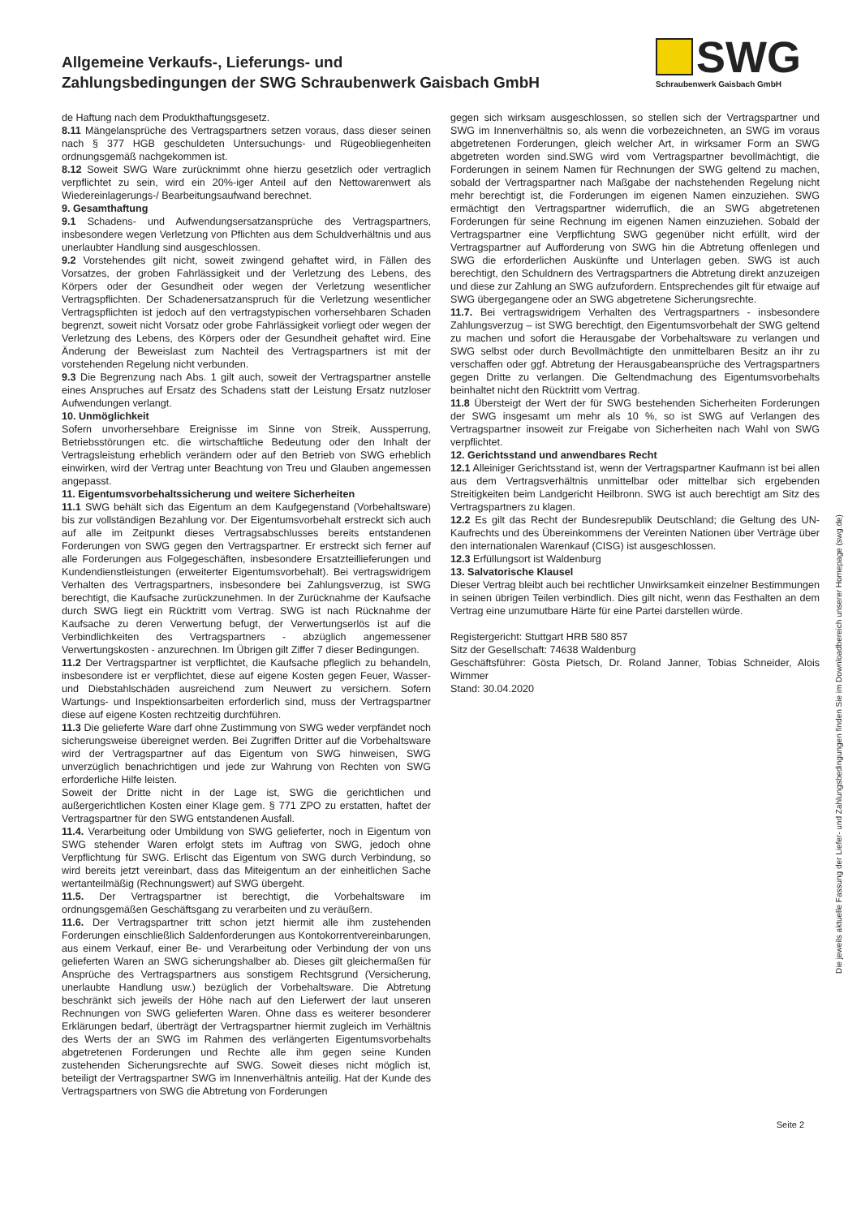Allgemeine Verkaufs-, Lieferungs- und
Zahlungsbedingungen der SWG Schraubenwerk Gaisbach GmbH
SWG
Schraubenwerk Gaisbach GmbH
de Haftung nach dem Produkthaftungsgesetz.
8.11 Mängelansprüche des Vertragspartners setzen voraus, dass dieser seinen nach § 377 HGB geschuldeten Untersuchungs- und Rügeobliegenheiten ordnungsgemäß nachgekommen ist.
8.12 Soweit SWG Ware zurücknimmt ohne hierzu gesetzlich oder vertraglich verpflichtet zu sein, wird ein 20%-iger Anteil auf den Nettowarenwert als Wiedereinlagerungs-/ Bearbeitungsaufwand berechnet.
9. Gesamthaftung
9.1 Schadens- und Aufwendungsersatzansprüche des Vertragspartners, insbesondere wegen Verletzung von Pflichten aus dem Schuldverhältnis und aus unerlaubter Handlung sind ausgeschlossen.
9.2 Vorstehendes gilt nicht, soweit zwingend gehaftet wird, in Fällen des Vorsatzes, der groben Fahrlässigkeit und der Verletzung des Lebens, des Körpers oder der Gesundheit oder wegen der Verletzung wesentlicher Vertragspflichten. Der Schadenersatzanspruch für die Verletzung wesentlicher Vertragspflichten ist jedoch auf den vertragstypischen vorhersehbaren Schaden begrenzt, soweit nicht Vorsatz oder grobe Fahrlässigkeit vorliegt oder wegen der Verletzung des Lebens, des Körpers oder der Gesundheit gehaftet wird. Eine Änderung der Beweislast zum Nachteil des Vertragspartners ist mit der vorstehenden Regelung nicht verbunden.
9.3 Die Begrenzung nach Abs. 1 gilt auch, soweit der Vertragspartner anstelle eines Anspruches auf Ersatz des Schadens statt der Leistung Ersatz nutzloser Aufwendungen verlangt.
10. Unmöglichkeit
Sofern unvorhersehbare Ereignisse im Sinne von Streik, Aussperrung, Betriebsstörungen etc. die wirtschaftliche Bedeutung oder den Inhalt der Vertragsleistung erheblich verändern oder auf den Betrieb von SWG erheblich einwirken, wird der Vertrag unter Beachtung von Treu und Glauben angemessen angepasst.
11. Eigentumsvorbehaltssicherung und weitere Sicherheiten
11.1 SWG behält sich das Eigentum an dem Kaufgegenstand (Vorbehaltsware) bis zur vollständigen Bezahlung vor. Der Eigentumsvorbehalt erstreckt sich auch auf alle im Zeitpunkt dieses Vertragsabschlusses bereits entstandenen Forderungen von SWG gegen den Vertragspartner. Er erstreckt sich ferner auf alle Forderungen aus Folgegeschäften, insbesondere Ersatzteillieferungen und Kundendienstleistungen (erweiterter Eigentumsvorbehalt). Bei vertragswidrigem Verhalten des Vertragspartners, insbesondere bei Zahlungsverzug, ist SWG berechtigt, die Kaufsache zurückzunehmen. In der Zurücknahme der Kaufsache durch SWG liegt ein Rücktritt vom Vertrag. SWG ist nach Rücknahme der Kaufsache zu deren Verwertung befugt, der Verwertungserlös ist auf die Verbindlichkeiten des Vertragspartners - abzüglich angemessener Verwertungskosten - anzurechnen. Im Übrigen gilt Ziffer 7 dieser Bedingungen.
11.2 Der Vertragspartner ist verpflichtet, die Kaufsache pfleglich zu behandeln, insbesondere ist er verpflichtet, diese auf eigene Kosten gegen Feuer, Wasser- und Diebstahlschäden ausreichend zum Neuwert zu versichern. Sofern Wartungs- und Inspektionsarbeiten erforderlich sind, muss der Vertragspartner diese auf eigene Kosten rechtzeitig durchführen.
11.3 Die gelieferte Ware darf ohne Zustimmung von SWG weder verpfändet noch sicherungsweise übereignet werden. Bei Zugriffen Dritter auf die Vorbehaltsware wird der Vertragspartner auf das Eigentum von SWG hinweisen, SWG unverzüglich benachrichtigen und jede zur Wahrung von Rechten von SWG erforderliche Hilfe leisten.
Soweit der Dritte nicht in der Lage ist, SWG die gerichtlichen und außergerichtlichen Kosten einer Klage gem. § 771 ZPO zu erstatten, haftet der Vertragspartner für den SWG entstandenen Ausfall.
11.4. Verarbeitung oder Umbildung von SWG gelieferter, noch in Eigentum von SWG stehender Waren erfolgt stets im Auftrag von SWG, jedoch ohne Verpflichtung für SWG. Erlischt das Eigentum von SWG durch Verbindung, so wird bereits jetzt vereinbart, dass das Miteigentum an der einheitlichen Sache wertanteilmäßig (Rechnungswert) auf SWG übergeht.
11.5. Der Vertragspartner ist berechtigt, die Vorbehaltsware im ordnungsgemäßen Geschäftsgang zu verarbeiten und zu veräußern.
11.6. Der Vertragspartner tritt schon jetzt hiermit alle ihm zustehenden Forderungen einschließlich Saldenforderungen aus Kontokorrentvereinbarungen, aus einem Verkauf, einer Be- und Verarbeitung oder Verbindung der von uns gelieferten Waren an SWG sicherungshalber ab. Dieses gilt gleichermaßen für Ansprüche des Vertragspartners aus sonstigem Rechtsgrund (Versicherung, unerlaubte Handlung usw.) bezüglich der Vorbehaltsware. Die Abtretung beschränkt sich jeweils der Höhe nach auf den Lieferwert der laut unseren Rechnungen von SWG gelieferten Waren. Ohne dass es weiterer besonderer Erklärungen bedarf, überträgt der Vertragspartner hiermit zugleich im Verhältnis des Werts der an SWG im Rahmen des verlängerten Eigentumsvorbehalts abgetretenen Forderungen und Rechte alle ihm gegen seine Kunden zustehenden Sicherungsrechte auf SWG. Soweit dieses nicht möglich ist, beteiligt der Vertragspartner SWG im Innenverhältnis anteilig. Hat der Kunde des Vertragspartners von SWG die Abtretung von Forderungen
gegen sich wirksam ausgeschlossen, so stellen sich der Vertragspartner und SWG im Innenverhältnis so, als wenn die vorbezeichneten, an SWG im voraus abgetretenen Forderungen, gleich welcher Art, in wirksamer Form an SWG abgetreten worden sind.SWG wird vom Vertragspartner bevollmächtigt, die Forderungen in seinem Namen für Rechnungen der SWG geltend zu machen, sobald der Vertragspartner nach Maßgabe der nachstehenden Regelung nicht mehr berechtigt ist, die Forderungen im eigenen Namen einzuziehen. SWG ermächtigt den Vertragspartner widerruflich, die an SWG abgetretenen Forderungen für seine Rechnung im eigenen Namen einzuziehen. Sobald der Vertragspartner eine Verpflichtung SWG gegenüber nicht erfüllt, wird der Vertragspartner auf Aufforderung von SWG hin die Abtretung offenlegen und SWG die erforderlichen Auskünfte und Unterlagen geben. SWG ist auch berechtigt, den Schuldnern des Vertragspartners die Abtretung direkt anzuzeigen und diese zur Zahlung an SWG aufzufordern. Entsprechendes gilt für etwaige auf SWG übergegangene oder an SWG abgetretene Sicherungsrechte.
11.7. Bei vertragswidrigem Verhalten des Vertragspartners - insbesondere Zahlungsverzug – ist SWG berechtigt, den Eigentumsvorbehalt der SWG geltend zu machen und sofort die Herausgabe der Vorbehaltsware zu verlangen und SWG selbst oder durch Bevollmächtigte den unmittelbaren Besitz an ihr zu verschaffen oder ggf. Abtretung der Herausgabeansprüche des Vertragspartners gegen Dritte zu verlangen. Die Geltendmachung des Eigentumsvorbehalts beinhaltet nicht den Rücktritt vom Vertrag.
11.8 Übersteigt der Wert der für SWG bestehenden Sicherheiten Forderungen der SWG insgesamt um mehr als 10 %, so ist SWG auf Verlangen des Vertragspartner insoweit zur Freigabe von Sicherheiten nach Wahl von SWG verpflichtet.
12. Gerichtsstand und anwendbares Recht
12.1 Alleiniger Gerichtsstand ist, wenn der Vertragspartner Kaufmann ist bei allen aus dem Vertragsverhältnis unmittelbar oder mittelbar sich ergebenden Streitigkeiten beim Landgericht Heilbronn. SWG ist auch berechtigt am Sitz des Vertragspartners zu klagen.
12.2 Es gilt das Recht der Bundesrepublik Deutschland; die Geltung des UN-Kaufrechts und des Übereinkommens der Vereinten Nationen über Verträge über den internationalen Warenkauf (CISG) ist ausgeschlossen.
12.3 Erfüllungsort ist Waldenburg
13. Salvatorische Klausel
Dieser Vertrag bleibt auch bei rechtlicher Unwirksamkeit einzelner Bestimmungen in seinen übrigen Teilen verbindlich. Dies gilt nicht, wenn das Festhalten an dem Vertrag eine unzumutbare Härte für eine Partei darstellen würde.
Registergericht: Stuttgart HRB 580 857
Sitz der Gesellschaft: 74638 Waldenburg
Geschäftsführer: Gösta Pietsch, Dr. Roland Janner, Tobias Schneider, Alois Wimmer
Stand: 30.04.2020
Die jeweils aktuelle Fassung der Liefer- und Zahlungsbedingungen finden Sie im Downloadbereich unserer Homepage (swg.de)
Seite 2